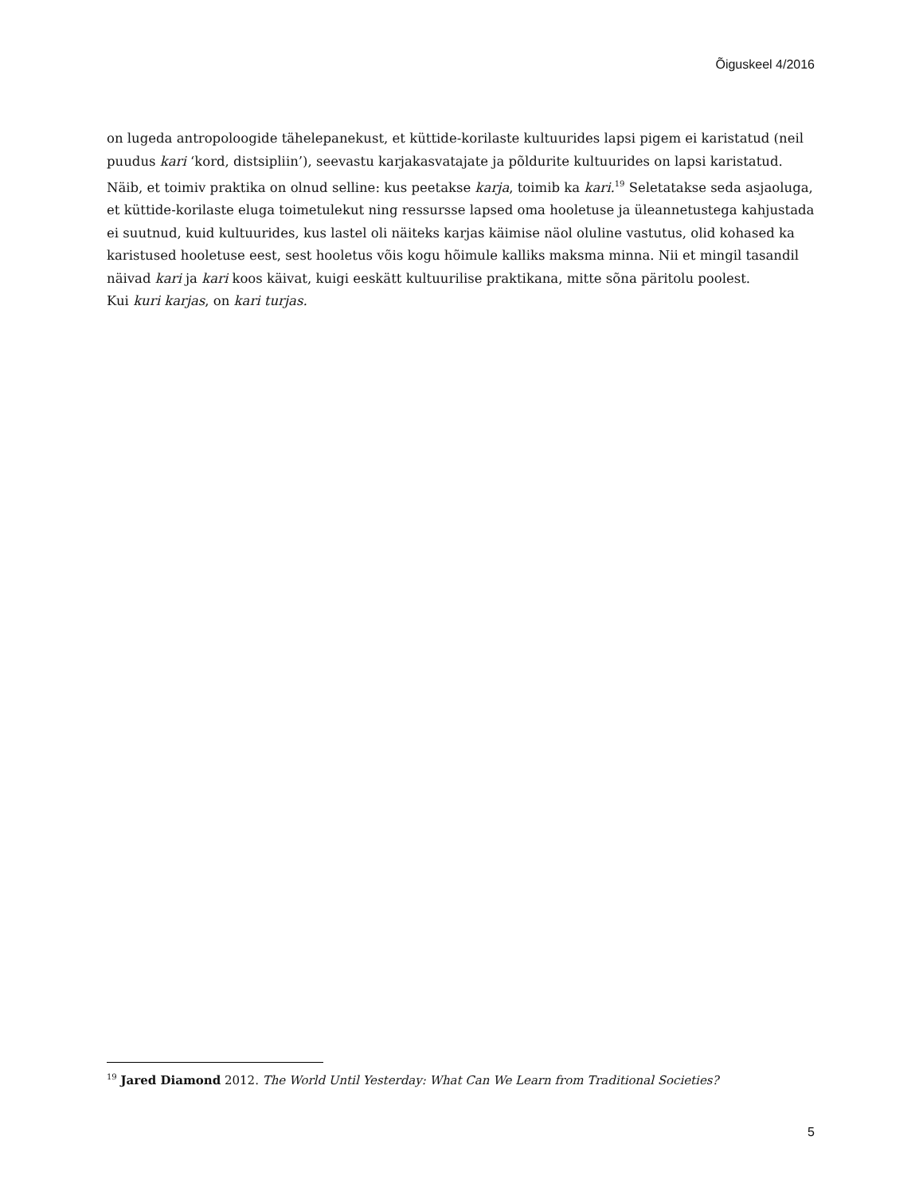Õiguskeel 4/2016
on lugeda antropoloogide tähelepanekust, et küttide-korilaste kultuurides lapsi pigem ei karistatud (neil puudus kari ‘kord, distsipliin’), seevastu karjakasvatajate ja põldurite kultuurides on lapsi karistatud. Näib, et toimiv praktika on olnud selline: kus peetakse karja, toimib ka kari.<sup>19</sup> Seletatakse seda asjaoluga, et küttide-korilaste eluga toimetulekut ning ressursse lapsed oma hooletuse ja üleannetustega kahjustada ei suutnud, kuid kultuurides, kus lastel oli näiteks karjas käimise näol oluline vastutus, olid kohased ka karistused hooletuse eest, sest hooletus võis kogu hõimule kalliks maksma minna. Nii et mingil tasandil näivad kari ja kari koos käivat, kuigi eeskätt kultuurilise praktikana, mitte sõna päritolu poolest.
Kui kuri karjas, on kari turjas.
<sup>19</sup> Jared Diamond 2012. The World Until Yesterday: What Can We Learn from Traditional Societies?
5